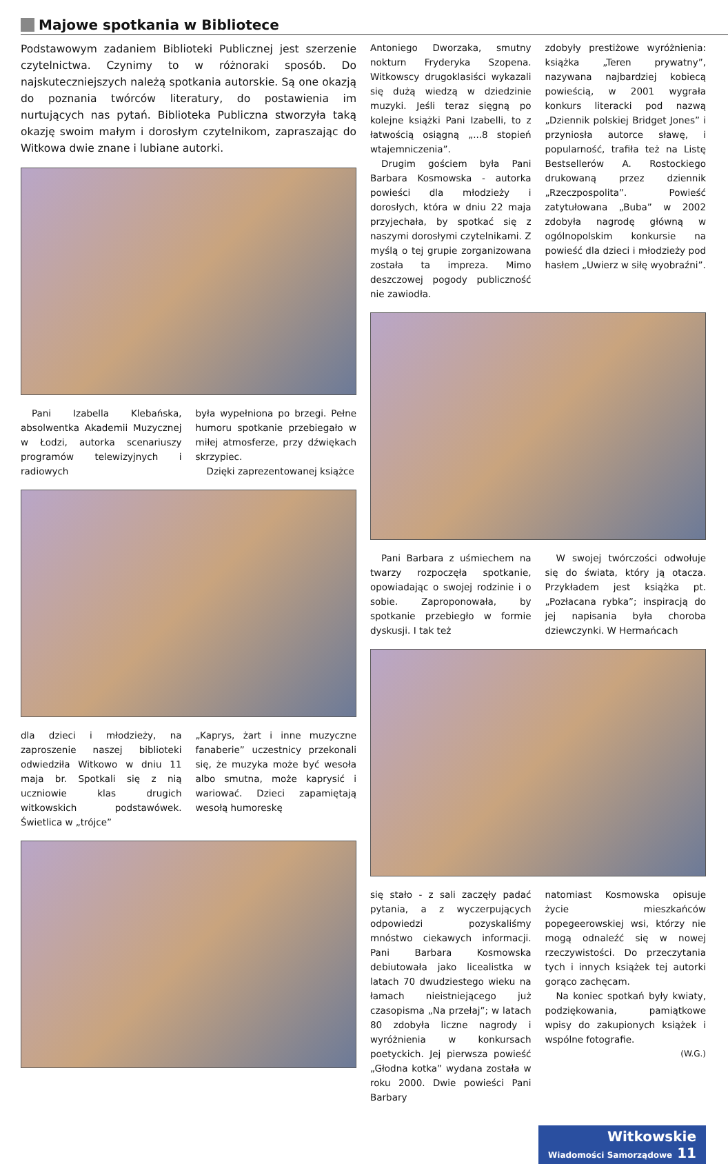Majowe spotkania w Bibliotece
Podstawowym zadaniem Biblioteki Publicznej jest szerzenie czytelnictwa. Czynimy to w różnoraki sposób. Do najskuteczniejszych należą spotkania autorskie. Są one okazją do poznania twórców literatury, do postawienia im nurtujących nas pytań. Biblioteka Publiczna stworzyła taką okazję swoim małym i dorosłym czytelnikom, zapraszając do Witkowa dwie znane i lubiane autorki.
Pani Izabella Klebańska, absolwentka Akademii Muzycznej w Łodzi, autorka scenariuszy programów telewizyjnych i radiowych
była wypełniona po brzegi. Pełne humoru spotkanie przebiegało w miłej atmosferze, przy dźwiękach skrzypiec.
Dzięki zaprezentowanej książce
dla dzieci i młodzieży, na zaproszenie naszej biblioteki odwiedziła Witkowo w dniu 11 maja br. Spotkali się z nią uczniowie klas drugich witkowskich podstawówek. Świetlica w „trójce”
„Kaprys, żart i inne muzyczne fanaberie” uczestnicy przekonali się, że muzyka może być wesoła albo smutna, może kaprysić i wariować. Dzieci zapamiętają wesołą humoreskę
Antoniego Dworzaka, smutny nokturn Fryderyka Szopena. Witkowscy drugoklasiści wykazali się dużą wiedzą w dziedzinie muzyki. Jeśli teraz sięgną po kolejne książki Pani Izabelli, to z łatwością osiągną „...8 stopień wtajemniczenia”.
Drugim gościem była Pani Barbara Kosmowska - autorka powieści dla młodzieży i dorosłych, która w dniu 22 maja przyjechała, by spotkać się z naszymi dorosłymi czytelnikami. Z myślą o tej grupie zorganizowana została ta impreza. Mimo deszczowej pogody publiczność nie zawiodła.
zdobyły prestiżowe wyróżnienia: książka „Teren prywatny”, nazywana najbardziej kobiecą powieścią, w 2001 wygrała konkurs literacki pod nazwą „Dziennik polskiej Bridget Jones” i przyniosła autorce sławę, i popularność, trafiła też na Listę Bestsellerów A. Rostockiego drukowaną przez dziennik „Rzeczpospolita”. Powieść zatytułowana „Buba” w 2002 zdobyła nagrodę główną w ogólnopolskim konkursie na powieść dla dzieci i młodzieży pod hasłem „Uwierz w siłę wyobraźni”.
Pani Barbara z uśmiechem na twarzy rozpoczęła spotkanie, opowiadając o swojej rodzinie i o sobie. Zaproponowała, by spotkanie przebiegło w formie dyskusji. I tak też
W swojej twórczości odwołuje się do świata, który ją otacza. Przykładem jest książka pt. „Pozłacana rybka”; inspiracją do jej napisania była choroba dziewczynki. W Hermańcach
się stało - z sali zaczęły padać pytania, a z wyczerpujących odpowiedzi pozyskaliśmy mnóstwo ciekawych informacji. Pani Barbara Kosmowska debiutowała jako licealistka w latach 70 dwudziestego wieku na łamach nieistniejącego już czasopisma „Na przełaj”; w latach 80 zdobyła liczne nagrody i wyróżnienia w konkursach poetyckich. Jej pierwsza powieść „Głodna kotka” wydana została w roku 2000. Dwie powieści Pani Barbary
natomiast Kosmowska opisuje życie mieszkańców popegeerowskiej wsi, którzy nie mogą odnaleźć się w nowej rzeczywistości. Do przeczytania tych i innych książek tej autorki gorąco zachęcam.
Na koniec spotkań były kwiaty, podziękowania, pamiątkowe wpisy do zakupionych książek i wspólne fotografie.
(W.G.)
Witkowskie
Wiadomości Samorządowe 11